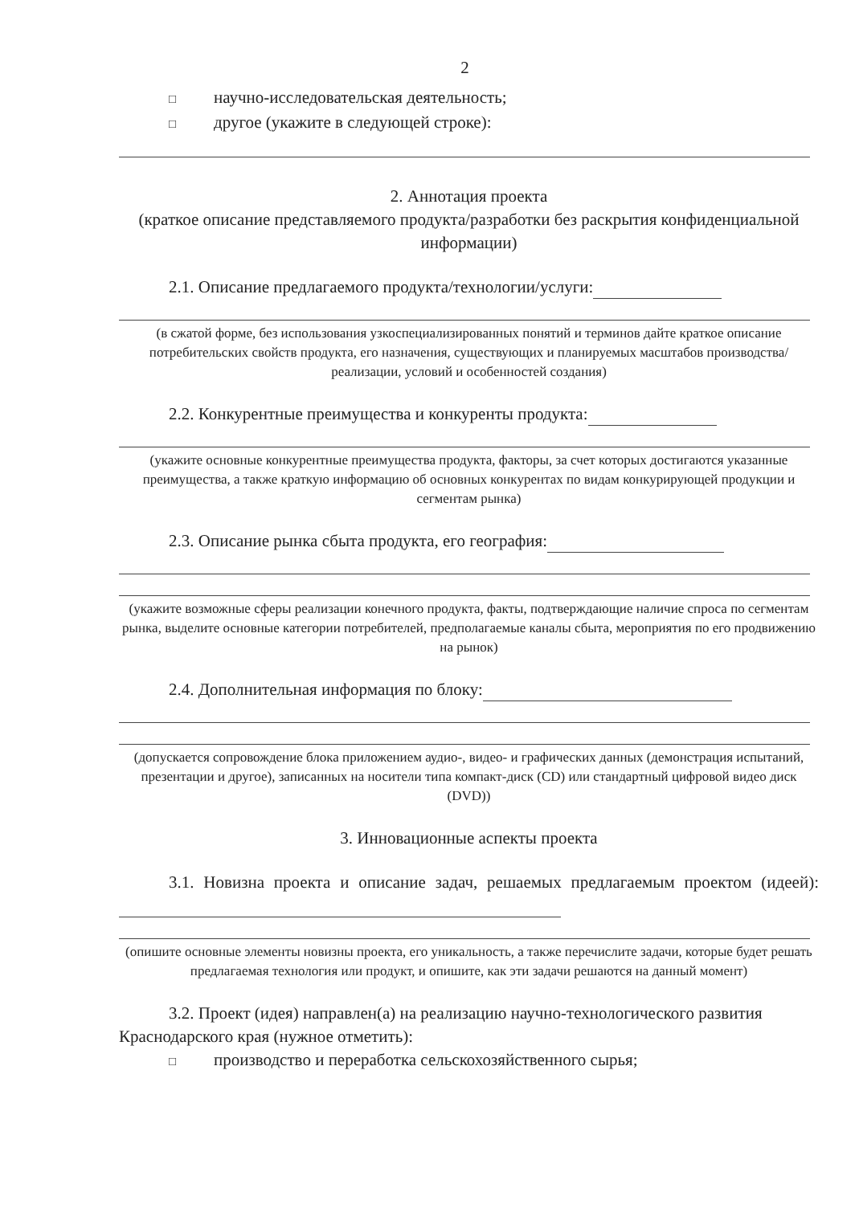2
□ научно-исследовательская деятельность;
□ другое (укажите в следующей строке):
2. Аннотация проекта
(краткое описание представляемого продукта/разработки без раскрытия конфиденциальной информации)
2.1. Описание предлагаемого продукта/технологии/услуги:
(в сжатой форме, без использования узкоспециализированных понятий и терминов дайте краткое описание потребительских свойств продукта, его назначения, существующих и планируемых масштабов производства/реализации, условий и особенностей создания)
2.2. Конкурентные преимущества и конкуренты продукта:
(укажите основные конкурентные преимущества продукта, факторы, за счет которых достигаются указанные преимущества, а также краткую информацию об основных конкурентах по видам конкурирующей продукции и сегментам рынка)
2.3. Описание рынка сбыта продукта, его география:
(укажите возможные сферы реализации конечного продукта, факты, подтверждающие наличие спроса по сегментам рынка, выделите основные категории потребителей, предполагаемые каналы сбыта, мероприятия по его продвижению на рынок)
2.4. Дополнительная информация по блоку:
(допускается сопровождение блока приложением аудио-, видео- и графических данных (демонстрация испытаний, презентации и другое), записанных на носители типа компакт-диск (CD) или стандартный цифровой видео диск (DVD))
3. Инновационные аспекты проекта
3.1. Новизна проекта и описание задач, решаемых предлагаемым проектом (идеей):
(опишите основные элементы новизны проекта, его уникальность, а также перечислите задачи, которые будет решать предлагаемая технология или продукт, и опишите, как эти задачи решаются на данный момент)
3.2. Проект (идея) направлен(а) на реализацию научно-технологического развития Краснодарского края (нужное отметить):
□ производство и переработка сельскохозяйственного сырья;